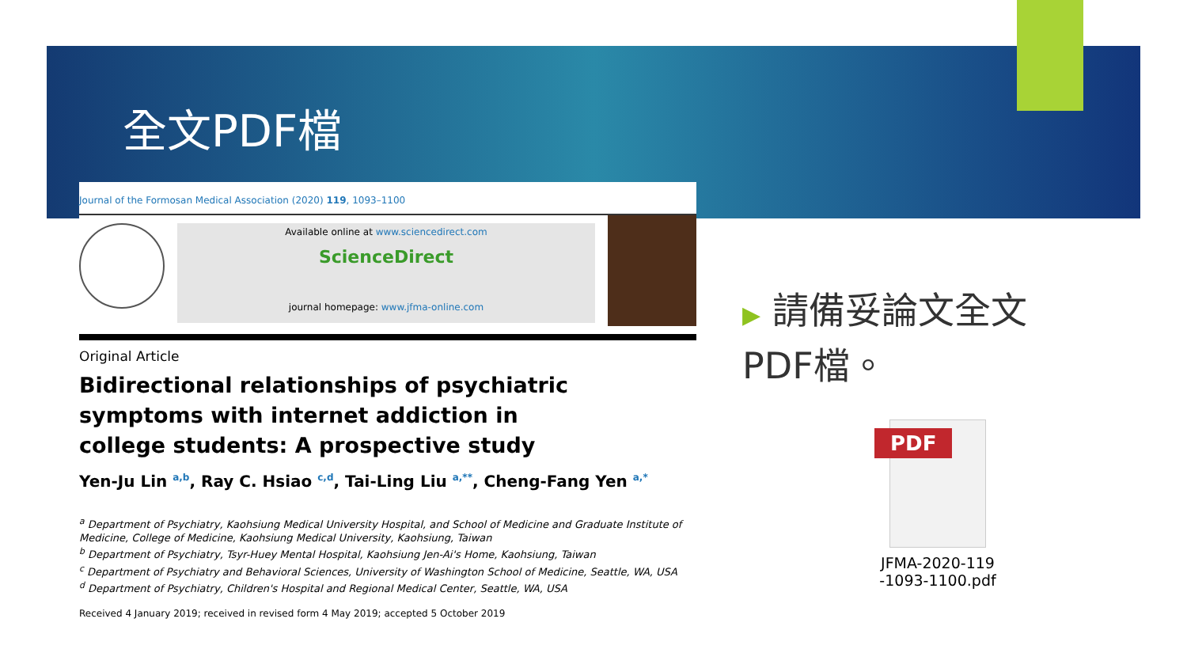全文PDF檔
Journal of the Formosan Medical Association (2020) 119, 1093–1100
Available online at www.sciencedirect.com
ScienceDirect
journal homepage: www.jfma-online.com
Original Article
Bidirectional relationships of psychiatric symptoms with internet addiction in college students: A prospective study
Yen-Ju Lin <sup>a,b</sup>, Ray C. Hsiao <sup>c,d</sup>, Tai-Ling Liu <sup>a,**</sup>, Cheng-Fang Yen <sup>a,*</sup>
<sup>a</sup> Department of Psychiatry, Kaohsiung Medical University Hospital, and School of Medicine and Graduate Institute of Medicine, College of Medicine, Kaohsiung Medical University, Kaohsiung, Taiwan
<sup>b</sup> Department of Psychiatry, Tsyr-Huey Mental Hospital, Kaohsiung Jen-Ai's Home, Kaohsiung, Taiwan
<sup>c</sup> Department of Psychiatry and Behavioral Sciences, University of Washington School of Medicine, Seattle, WA, USA
<sup>d</sup> Department of Psychiatry, Children's Hospital and Regional Medical Center, Seattle, WA, USA
Received 4 January 2019; received in revised form 4 May 2019; accepted 5 October 2019
▶ 請備妥論文全文PDF檔。
PDF
JFMA-2020-119 -1093-1100.pdf